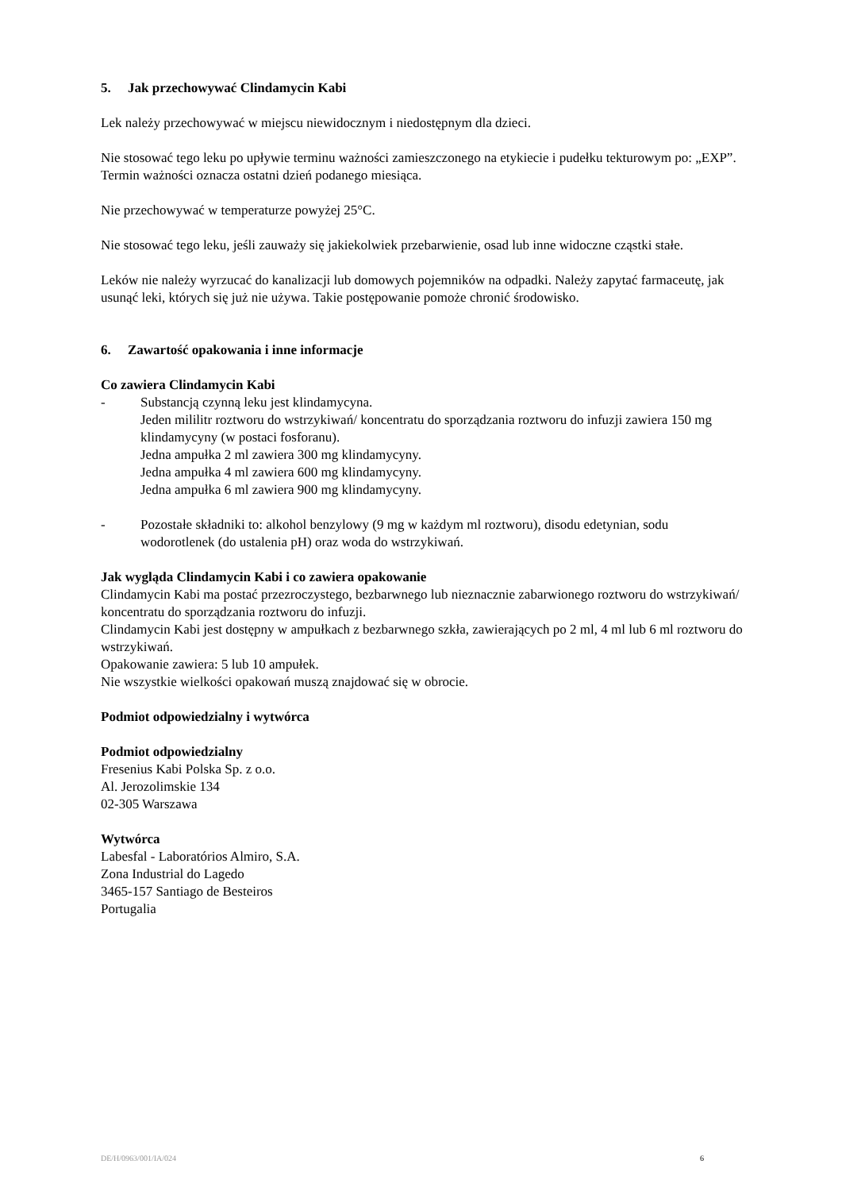5. Jak przechowywać Clindamycin Kabi
Lek należy przechowywać w miejscu niewidocznym i niedostępnym dla dzieci.
Nie stosować tego leku po upływie terminu ważności zamieszczonego na etykiecie i pudełku tekturowym po: „EXP”. Termin ważności oznacza ostatni dzień podanego miesiąca.
Nie przechowywać w temperaturze powyżej 25°C.
Nie stosować tego leku, jeśli zauważy się jakiekolwiek przebarwienie, osad lub inne widoczne cząstki stałe.
Leków nie należy wyrzucać do kanalizacji lub domowych pojemników na odpadki. Należy zapytać farmaceutę, jak usunąć leki, których się już nie używa. Takie postępowanie pomoże chronić środowisko.
6. Zawartość opakowania i inne informacje
Co zawiera Clindamycin Kabi
- Substancją czynną leku jest klindamycyna.
Jeden mililitr roztworu do wstrzykiwań/ koncentratu do sporządzania roztworu do infuzji zawiera 150 mg klindamycyny (w postaci fosforanu).
Jedna ampułka 2 ml zawiera 300 mg klindamycyny.
Jedna ampułka 4 ml zawiera 600 mg klindamycyny.
Jedna ampułka 6 ml zawiera 900 mg klindamycyny.
- Pozostałe składniki to: alkohol benzylowy (9 mg w każdym ml roztworu), disodu edetynian, sodu wodorotlenek (do ustalenia pH) oraz woda do wstrzykiwań.
Jak wygląda Clindamycin Kabi i co zawiera opakowanie
Clindamycin Kabi ma postać przezroczystego, bezbarwnego lub nieznacznie zabarwionego roztworu do wstrzykiwań/ koncentratu do sporządzania roztworu do infuzji.
Clindamycin Kabi jest dostępny w ampułkach z bezbarwnego szkła, zawierających po 2 ml, 4 ml lub 6 ml roztworu do wstrzykiwań.
Opakowanie zawiera: 5 lub 10 ampułek.
Nie wszystkie wielkości opakowań muszą znajdować się w obrocie.
Podmiot odpowiedzialny i wytwórca
Podmiot odpowiedzialny
Fresenius Kabi Polska Sp. z o.o.
Al. Jerozolimskie 134
02-305 Warszawa
Wytwórca
Labesfal - Laboratórios Almiro, S.A.
Zona Industrial do Lagedo
3465-157 Santiago de Besteiros
Portugalia
DE/H/0963/001/IA/024 6